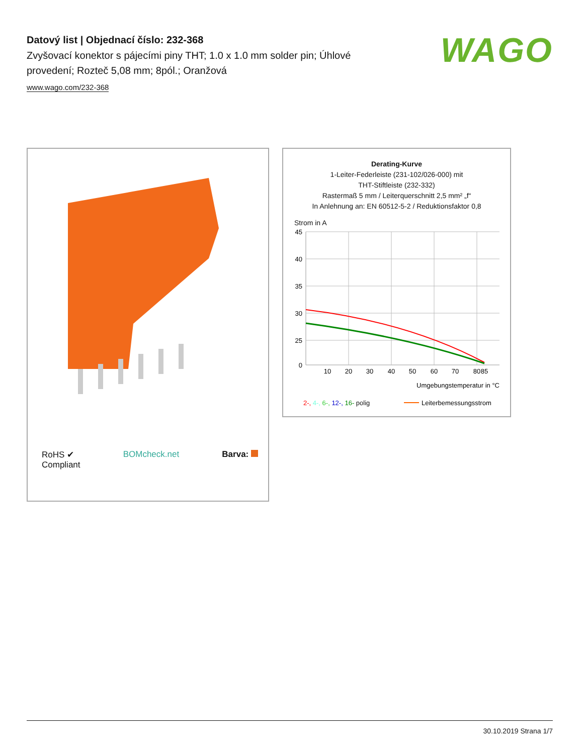Datový list | Objednací číslo: 232-368
Zvyšovací konektor s pájecími piny THT; 1.0 x 1.0 mm solder pin; Úhlové provedení; Rozteč 5,08 mm; 8pól.; Oranžová
www.wago.com/232-368
WAGO
RoHS ✔
Compliant
BOMcheck.net Barva:
Derating-Kurve
1-Leiter-Federleiste (231-102/026-000) mit
THT-Stiftleiste (232-332)
Rastermaß 5 mm / Leiterquerschnitt 2,5 mm² „f“
In Anlehnung an: EN 60512-5-2 / Reduktionsfaktor 0,8
Strom in A
45
40
35
30
25
0
10
20
30
40
50
60
70
80
85
Umgebungstemperatur in °C
2-, 4-, 6-, 12-, 16- polig
Leiterbemessungsstrom
30.10.2019 Strana 1/7